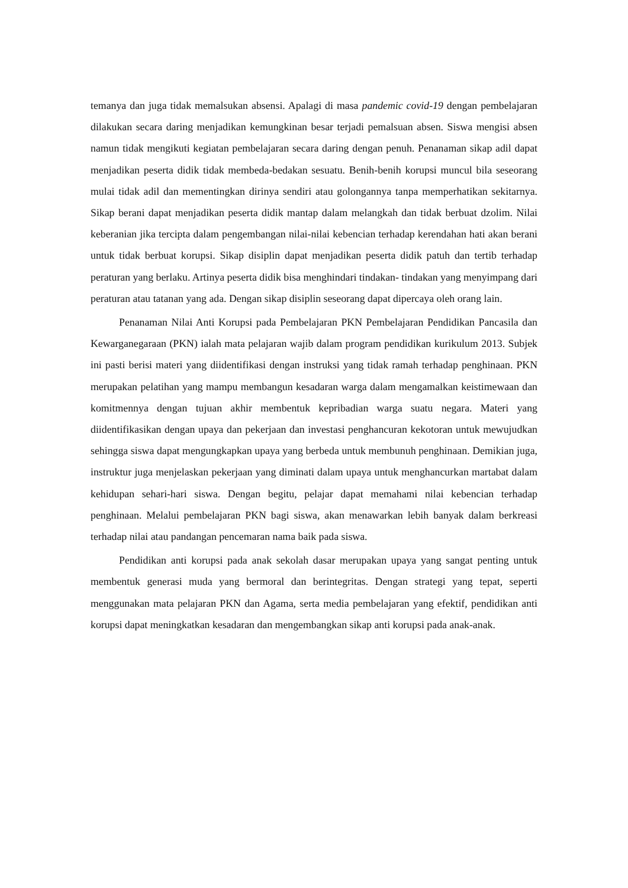temanya dan juga tidak memalsukan absensi. Apalagi di masa pandemic covid-19 dengan pembelajaran dilakukan secara daring menjadikan kemungkinan besar terjadi pemalsuan absen. Siswa mengisi absen namun tidak mengikuti kegiatan pembelajaran secara daring dengan penuh. Penanaman sikap adil dapat menjadikan peserta didik tidak membeda-bedakan sesuatu. Benih-benih korupsi muncul bila seseorang mulai tidak adil dan mementingkan dirinya sendiri atau golongannya tanpa memperhatikan sekitarnya. Sikap berani dapat menjadikan peserta didik mantap dalam melangkah dan tidak berbuat dzolim. Nilai keberanian jika tercipta dalam pengembangan nilai-nilai kebencian terhadap kerendahan hati akan berani untuk tidak berbuat korupsi. Sikap disiplin dapat menjadikan peserta didik patuh dan tertib terhadap peraturan yang berlaku. Artinya peserta didik bisa menghindari tindakan- tindakan yang menyimpang dari peraturan atau tatanan yang ada. Dengan sikap disiplin seseorang dapat dipercaya oleh orang lain.
Penanaman Nilai Anti Korupsi pada Pembelajaran PKN Pembelajaran Pendidikan Pancasila dan Kewarganegaraan (PKN) ialah mata pelajaran wajib dalam program pendidikan kurikulum 2013. Subjek ini pasti berisi materi yang diidentifikasi dengan instruksi yang tidak ramah terhadap penghinaan. PKN merupakan pelatihan yang mampu membangun kesadaran warga dalam mengamalkan keistimewaan dan komitmennya dengan tujuan akhir membentuk kepribadian warga suatu negara. Materi yang diidentifikasikan dengan upaya dan pekerjaan dan investasi penghancuran kekotoran untuk mewujudkan sehingga siswa dapat mengungkapkan upaya yang berbeda untuk membunuh penghinaan. Demikian juga, instruktur juga menjelaskan pekerjaan yang diminati dalam upaya untuk menghancurkan martabat dalam kehidupan sehari-hari siswa. Dengan begitu, pelajar dapat memahami nilai kebencian terhadap penghinaan. Melalui pembelajaran PKN bagi siswa, akan menawarkan lebih banyak dalam berkreasi terhadap nilai atau pandangan pencemaran nama baik pada siswa.
Pendidikan anti korupsi pada anak sekolah dasar merupakan upaya yang sangat penting untuk membentuk generasi muda yang bermoral dan berintegritas. Dengan strategi yang tepat, seperti menggunakan mata pelajaran PKN dan Agama, serta media pembelajaran yang efektif, pendidikan anti korupsi dapat meningkatkan kesadaran dan mengembangkan sikap anti korupsi pada anak-anak.